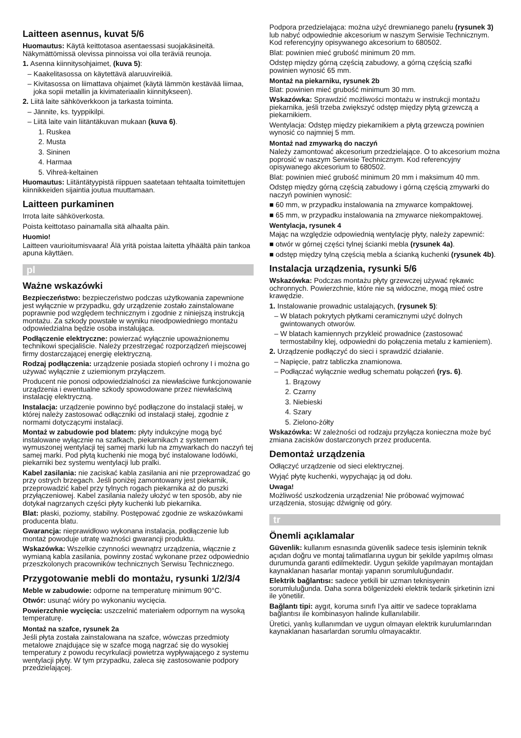Laitteen asennus, kuvat 5/6
Huomautus: Käytä keittotasoa asentaessasi suojakäsineitä. Näkymättömissä olevissa pinnoissa voi olla teräviä reunoja.
1. Asenna kiinnitysohjaimet, (kuva 5):
– Kaakelitasossa on käytettävä alaruuvireikiä.
– Kivitasossa on liimattava ohjaimet (käytä lämmön kestävää liimaa, joka sopii metallin ja kivimateriaalin kiinnitykseen).
2. Liitä laite sähköverkkoon ja tarkasta toiminta.
– Jännite, ks. tyyppikilpi.
– Liitä laite vain liitäntäkuvan mukaan (kuva 6).
1. Ruskea
2. Musta
3. Sininen
4. Harmaa
5. Vihreä-keltainen
Huomautus: Liitäntätyypistä riippuen saatetaan tehtaalta toimitettujen kiinnikkeiden sijaintia joutua muuttamaan.
Laitteen purkaminen
Irrota laite sähköverkosta.
Poista keittotaso painamalla sitä alhaalta päin.
Huomio!
Laitteen vaurioitumisvaara! Älä yritä poistaa laitetta ylhäältä päin tankoa apuna käyttäen.
pl
Ważne wskazówki
Bezpieczeństwo: bezpieczeństwo podczas użytkowania zapewnione jest wyłącznie w przypadku, gdy urządzenie zostało zainstalowane poprawnie pod względem technicznym i zgodnie z niniejszą instrukcją montażu. Za szkody powstałe w wyniku nieodpowiedniego montażu odpowiedzialna będzie osoba instalująca.
Podłączenie elektryczne: powierzać wyłącznie upoważnionemu technikowi specjaliście. Należy przestrzegać rozporządzeń miejscowej firmy dostarczającej energię elektryczną.
Rodzaj podłączenia: urządzenie posiada stopień ochrony I i można go używać wyłącznie z uziemionym przyłączem.
Producent nie ponosi odpowiedzialności za niewłaściwe funkcjonowanie urządzenia i ewentualne szkody spowodowane przez niewłaściwą instalację elektryczną.
Instalacja: urządzenie powinno być podłączone do instalacji stałej, w której należy zastosować odłączniki od instalacji stałej, zgodnie z normami dotyczącymi instalacji.
Montaż w zabudowie pod blatem: płyty indukcyjne mogą być instalowane wyłącznie na szafkach, piekarnikach z systemem wymuszonej wentylacji tej samej marki lub na zmywarkach do naczyń tej samej marki. Pod płytą kuchenki nie mogą być instalowane lodówki, piekarniki bez systemu wentylacji lub pralki.
Kabel zasilania: nie zaciskać kabla zasilania ani nie przeprowadzać go przy ostrych brzegach. Jeśli poniżej zamontowany jest piekarnik, przeprowadzić kabel przy tylnych rogach piekarnika aż do puszki przyłączeniowej. Kabel zasilania należy ułożyć w ten sposób, aby nie dotykał nagrzanych części płyty kuchenki lub piekarnika.
Blat: płaski, poziomy, stabilny. Postępować zgodnie ze wskazówkami producenta blatu.
Gwarancja: nieprawidłowo wykonana instalacja, podłączenie lub montaż powoduje utratę ważności gwarancji produktu.
Wskazówka: Wszelkie czynności wewnątrz urządzenia, włącznie z wymianą kabla zasilania, powinny zostać wykonane przez odpowiednio przeszkolonych pracowników technicznych Serwisu Technicznego.
Przygotowanie mebli do montażu, rysunki 1/2/3/4
Meble w zabudowie: odporne na temperaturę minimum 90°C.
Otwór: usunąć wióry po wykonaniu wycięcia.
Powierzchnie wycięcia: uszczelnić materiałem odpornym na wysoką temperaturę.
Montaż na szafce, rysunek 2a
Jeśli płyta została zainstalowana na szafce, wówczas przedmioty metalowe znajdujące się w szafce mogą nagrzać się do wysokiej temperatury z powodu recyrkulacji powietrza wypływającego z systemu wentylacji płyty. W tym przypadku, zaleca się zastosowanie podpory przedzielającej.
Podpora przedzielająca: można użyć drewnianego panelu (rysunek 3) lub nabyć odpowiednie akcesorium w naszym Serwisie Technicznym. Kod referencyjny opisywanego akcesorium to 680502.
Blat: powinien mieć grubość minimum 20 mm.
Odstęp między górną częścią zabudowy, a górną częścią szafki powinien wynosić 65 mm.
Montaż na piekarniku, rysunek 2b
Blat: powinien mieć grubość minimum 30 mm.
Wskazówka: Sprawdzić możliwości montażu w instrukcji montażu piekarnika, jeśli trzeba zwiększyć odstęp między płytą grzewczą a piekarnikiem.
Wentylacja: Odstęp między piekarnikiem a płytą grzewczą powinien wynosić co najmniej 5 mm.
Montaż nad zmywarką do naczyń
Należy zamontować akcesorium przedzielające. O to akcesorium można poprosić w naszym Serwisie Technicznym. Kod referencyjny opisywanego akcesorium to 680502.
Blat: powinien mieć grubość minimum 20 mm i maksimum 40 mm.
Odstęp między górną częścią zabudowy i górną częścią zmywarki do naczyń powinien wynosić:
■ 60 mm, w przypadku instalowania na zmywarce kompaktowej.
■ 65 mm, w przypadku instalowania na zmywarce niekompaktowej.
Wentylacja, rysunek 4
Mając na względzie odpowiednią wentylację płyty, należy zapewnić:
■ otwór w górnej części tylnej ścianki mebla (rysunek 4a).
■ odstęp między tylną częścią mebla a ścianką kuchenki (rysunek 4b).
Instalacja urządzenia, rysunki 5/6
Wskazówka: Podczas montażu płyty grzewczej używać rękawic ochronnych. Powierzchnie, które nie są widoczne, mogą mieć ostre krawędzie.
1. Instalowanie prowadnic ustalających, (rysunek 5):
– W blatach pokrytych płytkami ceramicznymi użyć dolnych gwintowanych otworów.
– W blatach kamiennych przykleić prowadnice (zastosować termostabilny klej, odpowiedni do połączenia metalu z kamieniem).
2. Urządzenie podłączyć do sieci i sprawdzić działanie.
– Napięcie, patrz tabliczka znamionowa.
– Podłączać wyłącznie według schematu połączeń (rys. 6).
1. Brązowy
2. Czarny
3. Niebieski
4. Szary
5. Zielono-żółty
Wskazówka: W zależności od rodzaju przyłącza konieczna może być zmiana zacisków dostarczonych przez producenta.
Demontaż urządzenia
Odłączyć urządzenie od sieci elektrycznej.
Wyjąć płytę kuchenki, wypychając ją od dołu.
Uwaga!
Możliwość uszkodzenia urządzenia! Nie próbować wyjmować urządzenia, stosując dźwignię od góry.
tr
Önemli açıklamalar
Güvenlik: kullanım esnasında güvenlik sadece tesis işleminin teknik açıdan doğru ve montaj talimatlarına uygun bir şekilde yapılmış olması durumunda garanti edilmektedir. Uygun şekilde yapılmayan montajdan kaynaklanan hasarlar montajı yapanın sorumluluğundadır.
Elektrik bağlantısı: sadece yetkili bir uzman teknisyenin sorumluluğunda. Daha sonra bölgenizdeki elektrik tedarik şirketinin izni ile yönetilir.
Bağlantı tipi: aygıt, koruma sınıfı I'ya aittir ve sadece topraklama bağlantısı ile kombinasyon halinde kullanılabilir.
Üretici, yanlış kullanımdan ve uygun olmayan elektrik kurulumlarından kaynaklanan hasarlardan sorumlu olmayacaktır.